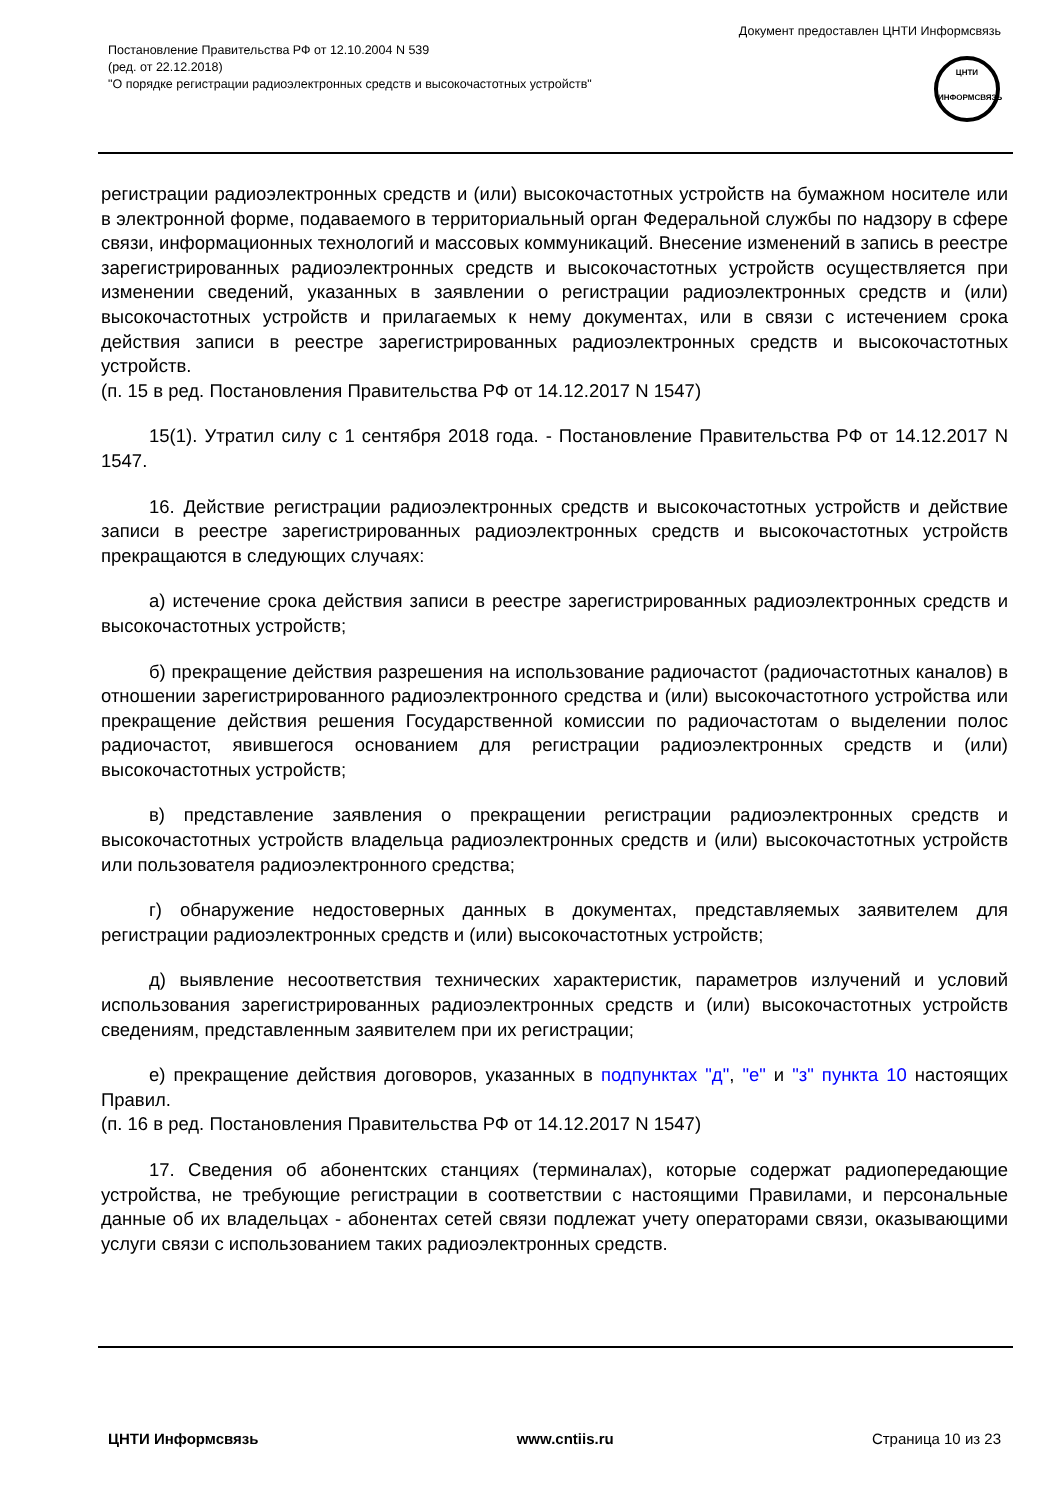Постановление Правительства РФ от 12.10.2004 N 539
(ред. от 22.12.2018)
"О порядке регистрации радиоэлектронных средств и высокочастотных устройств"
Документ предоставлен ЦНТИ Информсвязь
ЦНТИ
ИНФОРМСВЯЗЬ
регистрации радиоэлектронных средств и (или) высокочастотных устройств на бумажном носителе или в электронной форме, подаваемого в территориальный орган Федеральной службы по надзору в сфере связи, информационных технологий и массовых коммуникаций. Внесение изменений в запись в реестре зарегистрированных радиоэлектронных средств и высокочастотных устройств осуществляется при изменении сведений, указанных в заявлении о регистрации радиоэлектронных средств и (или) высокочастотных устройств и прилагаемых к нему документах, или в связи с истечением срока действия записи в реестре зарегистрированных радиоэлектронных средств и высокочастотных устройств.
(п. 15 в ред. Постановления Правительства РФ от 14.12.2017 N 1547)
15(1). Утратил силу с 1 сентября 2018 года. - Постановление Правительства РФ от 14.12.2017 N 1547.
16. Действие регистрации радиоэлектронных средств и высокочастотных устройств и действие записи в реестре зарегистрированных радиоэлектронных средств и высокочастотных устройств прекращаются в следующих случаях:
а) истечение срока действия записи в реестре зарегистрированных радиоэлектронных средств и высокочастотных устройств;
б) прекращение действия разрешения на использование радиочастот (радиочастотных каналов) в отношении зарегистрированного радиоэлектронного средства и (или) высокочастотного устройства или прекращение действия решения Государственной комиссии по радиочастотам о выделении полос радиочастот, явившегося основанием для регистрации радиоэлектронных средств и (или) высокочастотных устройств;
в) представление заявления о прекращении регистрации радиоэлектронных средств и высокочастотных устройств владельца радиоэлектронных средств и (или) высокочастотных устройств или пользователя радиоэлектронного средства;
г) обнаружение недостоверных данных в документах, представляемых заявителем для регистрации радиоэлектронных средств и (или) высокочастотных устройств;
д) выявление несоответствия технических характеристик, параметров излучений и условий использования зарегистрированных радиоэлектронных средств и (или) высокочастотных устройств сведениям, представленным заявителем при их регистрации;
е) прекращение действия договоров, указанных в подпунктах "д", "е" и "з" пункта 10 настоящих Правил.
(п. 16 в ред. Постановления Правительства РФ от 14.12.2017 N 1547)
17. Сведения об абонентских станциях (терминалах), которые содержат радиопередающие устройства, не требующие регистрации в соответствии с настоящими Правилами, и персональные данные об их владельцах - абонентах сетей связи подлежат учету операторами связи, оказывающими услуги связи с использованием таких радиоэлектронных средств.
ЦНТИ Информсвязь www.cntiis.ru Страница 10 из 23